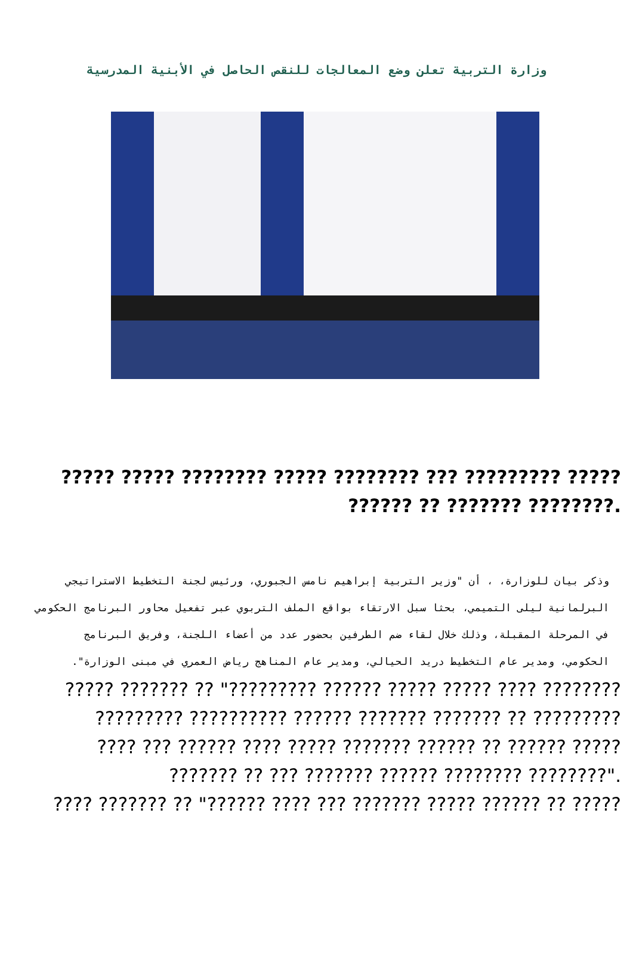وزارة التربية تعلن وضع المعالجات للنقص الحاصل في الأبنية المدرسية
????? ????? ???????? ????? ???????? ??? ????????? ?????
?????? ?? ??????? ????????.
وذكر بيان للوزارة، ، أن "وزير التربية إبراهيم نامس الجبوري، ورئيس لجنة التخطيط الاستراتيجي البرلمانية ليلى التميمي، بحثا سبل الارتقاء بواقع الملف التربوي عبر تفعيل محاور البرنامج الحكومي في المرحلة المقبلة، وذلك خلال لقاء ضم الطرفين بحضور عدد من أعضاء اللجنة، وفريق البرنامج الحكومي، ومدير عام التخطيط دريد الحيالي، ومدير عام المناهج رياض العمري في مبنى الوزارة".
????? ??????? ?? "????????? ?????? ????? ????? ???? ????????
????????? ?????????? ?????? ??????? ??????? ?? ?????????
???? ??? ?????? ???? ????? ??????? ?????? ?? ?????? ?????
??????? ?? ??? ??????? ?????? ???????? ????????".
???? ??????? ?? "?????? ???? ??? ??????? ????? ?????? ?? ?????